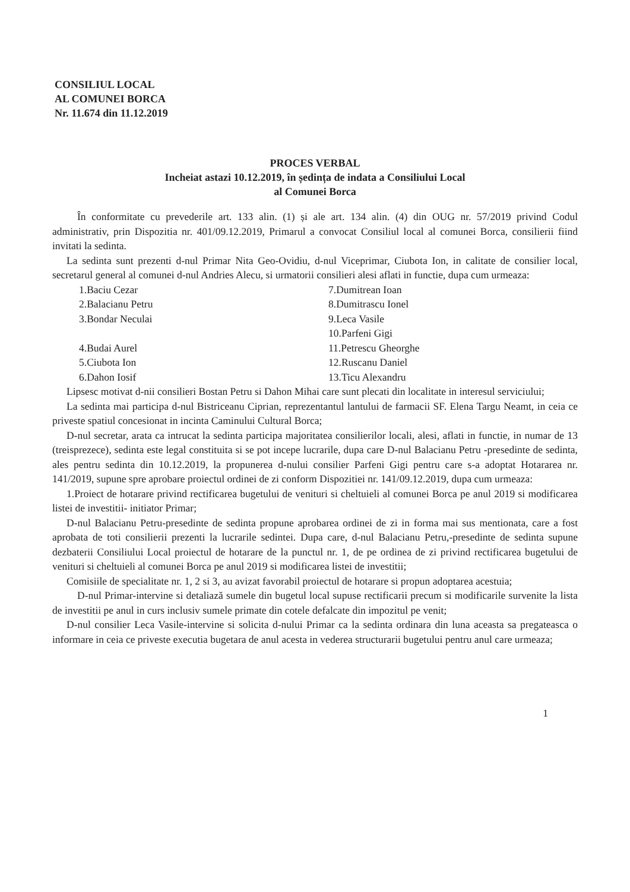CONSILIUL LOCAL
AL COMUNEI BORCA
Nr. 11.674 din 11.12.2019
PROCES VERBAL
Incheiat astazi 10.12.2019, în ședința de indata a Consiliului Local
al Comunei Borca
În conformitate cu prevederile art. 133 alin. (1) și ale art. 134 alin. (4) din OUG nr. 57/2019 privind Codul administrativ, prin Dispozitia nr. 401/09.12.2019, Primarul a convocat Consiliul local al comunei Borca, consilierii fiind invitati la sedinta.
La sedinta sunt prezenti d-nul Primar Nita Geo-Ovidiu, d-nul Viceprimar, Ciubota Ion, in calitate de consilier local, secretarul general al comunei d-nul Andries Alecu, si urmatorii consilieri alesi aflati in functie, dupa cum urmeaza:
1.Baciu Cezar
2.Balacianu Petru
3.Bondar Neculai
4.Budai Aurel
5.Ciubota Ion
6.Dahon Iosif
7.Dumitrean Ioan
8.Dumitrascu Ionel
9.Leca Vasile
10.Parfeni Gigi
11.Petrescu Gheorghe
12.Ruscanu Daniel
13.Ticu Alexandru
Lipsesc motivat d-nii consilieri Bostan Petru si Dahon Mihai care sunt plecati din localitate in interesul serviciului;
La sedinta mai participa d-nul Bistriceanu Ciprian, reprezentantul lantului de farmacii SF. Elena Targu Neamt, in ceia ce priveste spatiul concesionat in incinta Caminului Cultural Borca;
D-nul secretar, arata ca intrucat la sedinta participa majoritatea consilierilor locali, alesi, aflati in functie, in numar de 13 (treisprezece), sedinta este legal constituita si se pot incepe lucrarile, dupa care D-nul Balacianu Petru -presedinte de sedinta, ales pentru sedinta din 10.12.2019, la propunerea d-nului consilier Parfeni Gigi pentru care s-a adoptat Hotararea nr. 141/2019, supune spre aprobare proiectul ordinei de zi conform Dispozitiei nr. 141/09.12.2019, dupa cum urmeaza:
1.Proiect de hotarare privind rectificarea bugetului de venituri si cheltuieli al comunei Borca pe anul 2019 si modificarea listei de investitii- initiator Primar;
D-nul Balacianu Petru-presedinte de sedinta propune aprobarea ordinei de zi in forma mai sus mentionata, care a fost aprobata de toti consilierii prezenti la lucrarile sedintei. Dupa care, d-nul Balacianu Petru,-presedinte de sedinta supune dezbaterii Consiliului Local proiectul de hotarare de la punctul nr. 1, de pe ordinea de zi privind rectificarea bugetului de venituri si cheltuieli al comunei Borca pe anul 2019 si modificarea listei de investitii;
Comisiile de specialitate nr. 1, 2 si 3, au avizat favorabil proiectul de hotarare si propun adoptarea acestuia;
D-nul Primar-intervine si detaliază sumele din bugetul local supuse rectificarii precum si modificarile survenite la lista de investitii pe anul in curs inclusiv sumele primate din cotele defalcate din impozitul pe venit;
D-nul consilier Leca Vasile-intervine si solicita d-nului Primar ca la sedinta ordinara din luna aceasta sa pregateasca o informare in ceia ce priveste executia bugetara de anul acesta in vederea structurarii bugetului pentru anul care urmeaza;
1